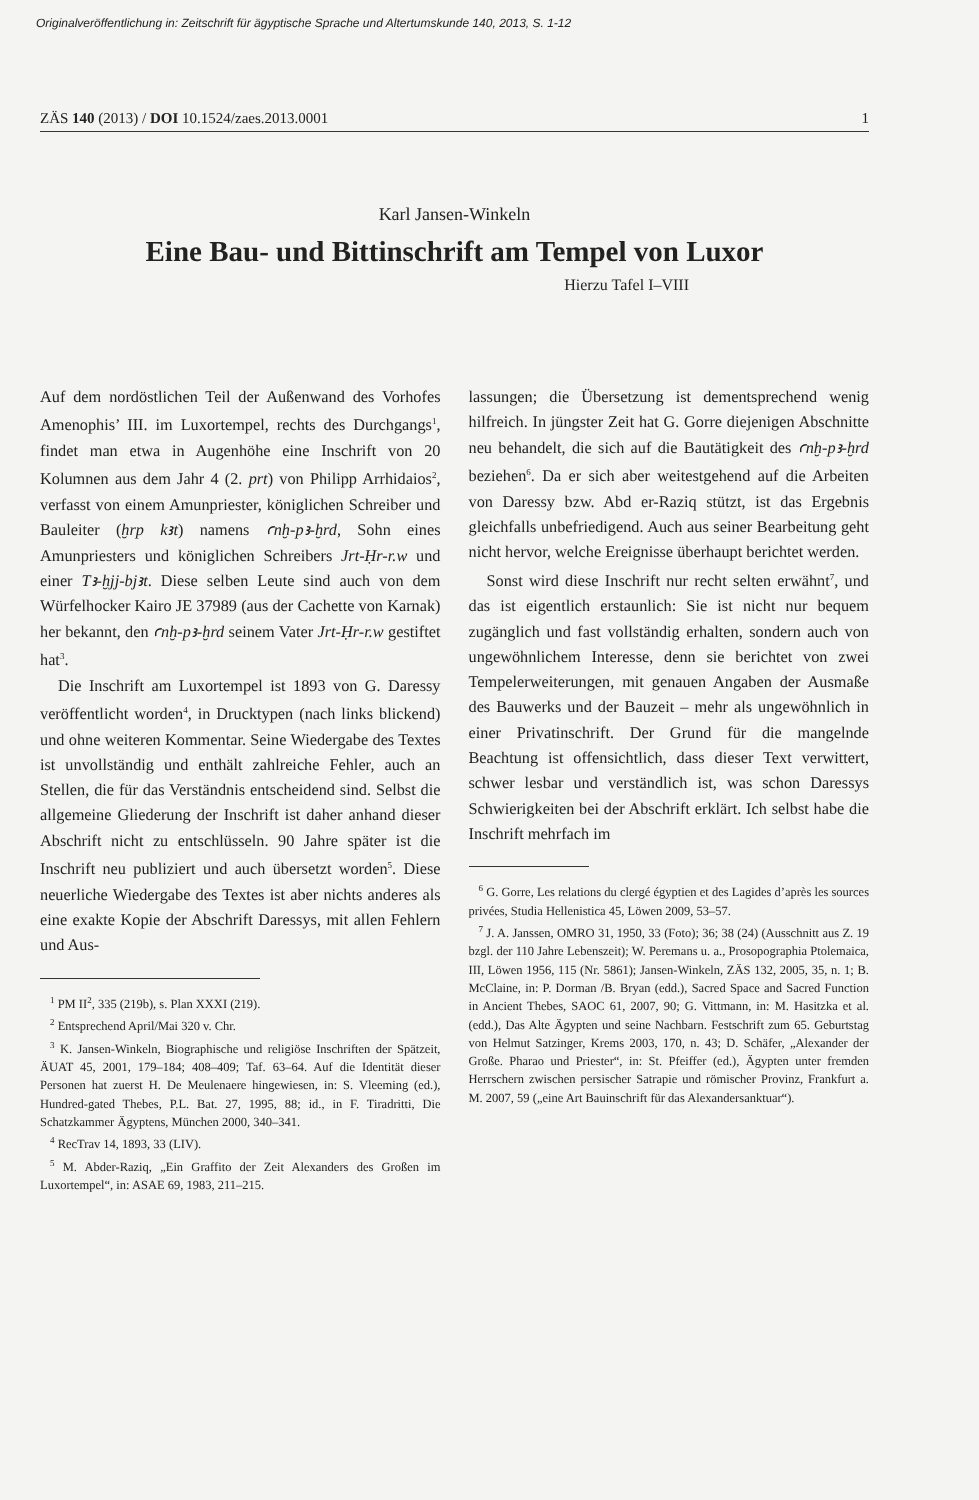Originalveröffentlichung in: Zeitschrift für ägyptische Sprache und Altertumskunde 140, 2013, S. 1-12
ZÄS 140 (2013) / DOI 10.1524/zaes.2013.0001 1
Karl Jansen-Winkeln
Eine Bau- und Bittinschrift am Tempel von Luxor
Hierzu Tafel I–VIII
Auf dem nordöstlichen Teil der Außenwand des Vorhofes Amenophis’ III. im Luxortempel, rechts des Durchgangs<sup>1</sup>, findet man etwa in Augenhöhe eine Inschrift von 20 Kolumnen aus dem Jahr 4 (2. prt) von Philipp Arrhidaios<sup>2</sup>, verfasst von einem Amunpriester, königlichen Schreiber und Bauleiter (ḫrp kꜣt) namens ꜥnḫ-pꜣ-ḫrd, Sohn eines Amunpriesters und königlichen Schreibers Jrt-Ḥr-r.w und einer Tꜣ-ḫjj-bjꜣt. Diese selben Leute sind auch von dem Würfelhocker Kairo JE 37989 (aus der Cachette von Karnak) her bekannt, den ꜥnḫ-pꜣ-ḫrd seinem Vater Jrt-Ḥr-r.w gestiftet hat<sup>3</sup>.
Die Inschrift am Luxortempel ist 1893 von G. Daressy veröffentlicht worden<sup>4</sup>, in Drucktypen (nach links blickend) und ohne weiteren Kommentar. Seine Wiedergabe des Textes ist unvollständig und enthält zahlreiche Fehler, auch an Stellen, die für das Verständnis entscheidend sind. Selbst die allgemeine Gliederung der Inschrift ist daher anhand dieser Abschrift nicht zu entschlüsseln. 90 Jahre später ist die Inschrift neu publiziert und auch übersetzt worden<sup>5</sup>. Diese neuerliche Wiedergabe des Textes ist aber nichts anderes als eine exakte Kopie der Abschrift Daressys, mit allen Fehlern und Aus-
<sup>1</sup> PM II<sup>2</sup>, 335 (219b), s. Plan XXXI (219).
<sup>2</sup> Entsprechend April/Mai 320 v. Chr.
<sup>3</sup> K. Jansen-Winkeln, Biographische und religiöse Inschriften der Spätzeit, ÄUAT 45, 2001, 179–184; 408–409; Taf. 63–64. Auf die Identität dieser Personen hat zuerst H. De Meulenaere hingewiesen, in: S. Vleeming (ed.), Hundred-gated Thebes, P.L. Bat. 27, 1995, 88; id., in F. Tiradritti, Die Schatzkammer Ägyptens, München 2000, 340–341.
<sup>4</sup> RecTrav 14, 1893, 33 (LIV).
<sup>5</sup> M. Abder-Raziq, „Ein Graffito der Zeit Alexanders des Großen im Luxortempel“, in: ASAE 69, 1983, 211–215.
lassungen; die Übersetzung ist dementsprechend wenig hilfreich. In jüngster Zeit hat G. Gorre diejenigen Abschnitte neu behandelt, die sich auf die Bautätigkeit des ꜥnḫ-pꜣ-ḫrd beziehen<sup>6</sup>. Da er sich aber weitestgehend auf die Arbeiten von Daressy bzw. Abd er-Raziq stützt, ist das Ergebnis gleichfalls unbefriedigend. Auch aus seiner Bearbeitung geht nicht hervor, welche Ereignisse überhaupt berichtet werden.
Sonst wird diese Inschrift nur recht selten erwähnt<sup>7</sup>, und das ist eigentlich erstaunlich: Sie ist nicht nur bequem zugänglich und fast vollständig erhalten, sondern auch von ungewöhnlichem Interesse, denn sie berichtet von zwei Tempelerweiterungen, mit genauen Angaben der Ausmaße des Bauwerks und der Bauzeit – mehr als ungewöhnlich in einer Privatinschrift. Der Grund für die mangelnde Beachtung ist offensichtlich, dass dieser Text verwittert, schwer lesbar und verständlich ist, was schon Daressys Schwierigkeiten bei der Abschrift erklärt. Ich selbst habe die Inschrift mehrfach im
<sup>6</sup> G. Gorre, Les relations du clergé égyptien et des Lagides d’après les sources privées, Studia Hellenistica 45, Löwen 2009, 53–57.
<sup>7</sup> J. A. Janssen, OMRO 31, 1950, 33 (Foto); 36; 38 (24) (Ausschnitt aus Z. 19 bzgl. der 110 Jahre Lebenszeit); W. Peremans u. a., Prosopographia Ptolemaica, III, Löwen 1956, 115 (Nr. 5861); Jansen-Winkeln, ZÄS 132, 2005, 35, n. 1; B. McClaine, in: P. Dorman /B. Bryan (edd.), Sacred Space and Sacred Function in Ancient Thebes, SAOC 61, 2007, 90; G. Vittmann, in: M. Hasitzka et al. (edd.), Das Alte Ägypten und seine Nachbarn. Festschrift zum 65. Geburtstag von Helmut Satzinger, Krems 2003, 170, n. 43; D. Schäfer, „Alexander der Große. Pharao und Priester“, in: St. Pfeiffer (ed.), Ägypten unter fremden Herrschern zwischen persischer Satrapie und römischer Provinz, Frankfurt a. M. 2007, 59 („eine Art Bauinschrift für das Alexandersanktuar“).